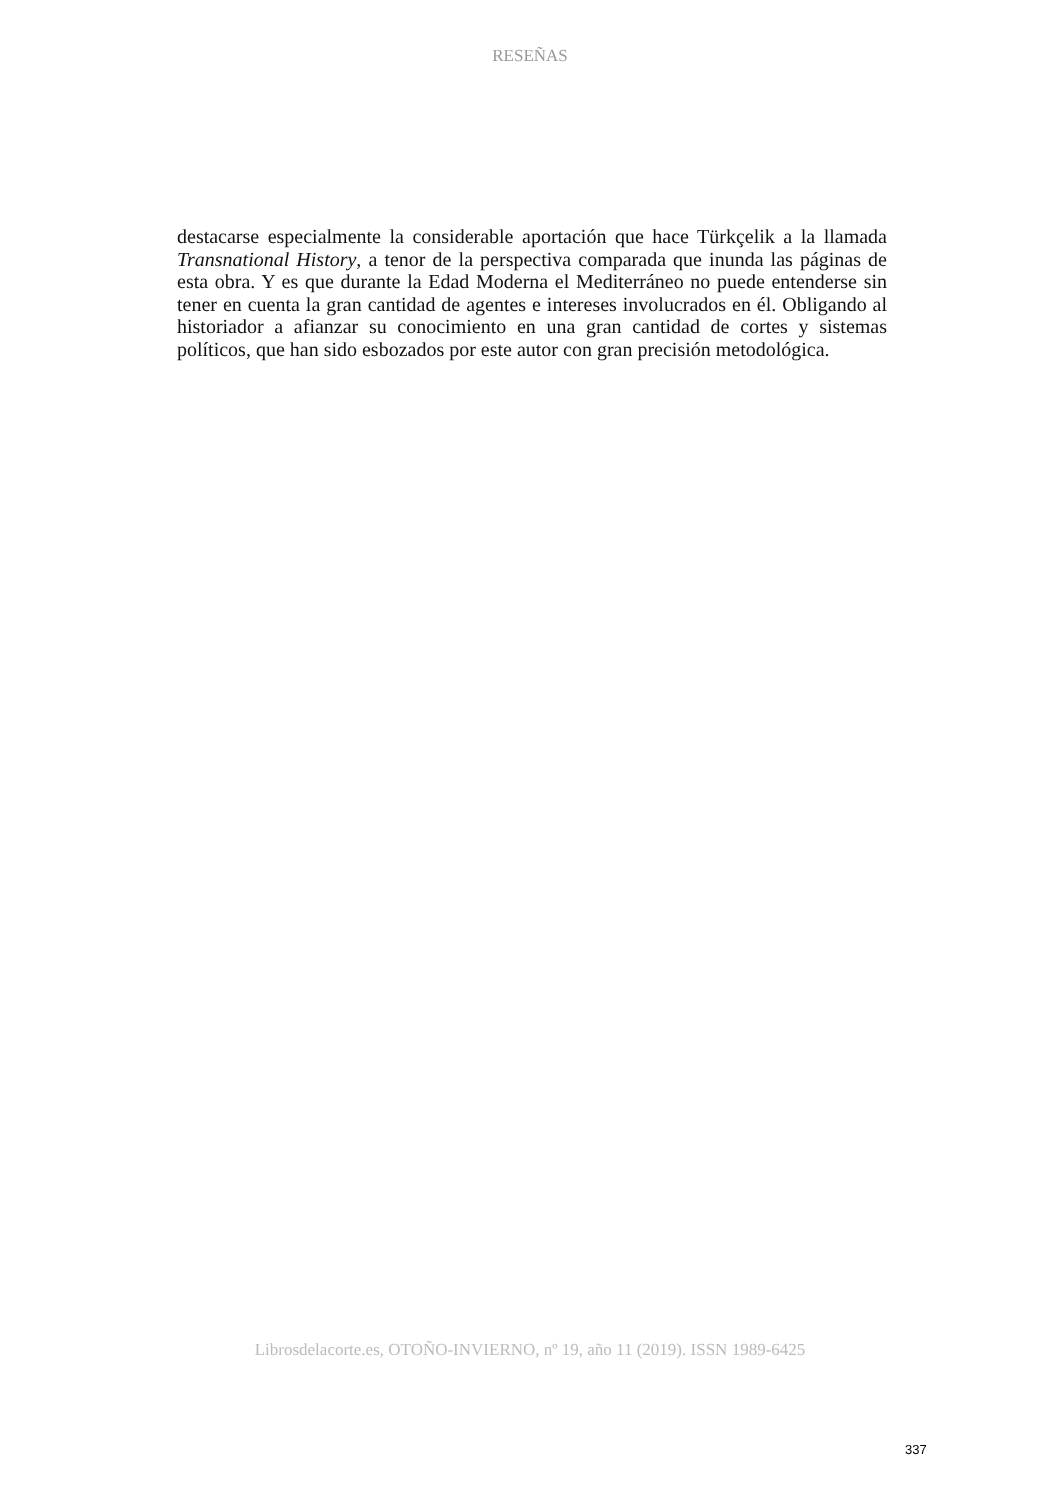RESEÑAS
destacarse especialmente la considerable aportación que hace Türkçelik a la llamada Transnational History, a tenor de la perspectiva comparada que inunda las páginas de esta obra. Y es que durante la Edad Moderna el Mediterráneo no puede entenderse sin tener en cuenta la gran cantidad de agentes e intereses involucrados en él. Obligando al historiador a afianzar su conocimiento en una gran cantidad de cortes y sistemas políticos, que han sido esbozados por este autor con gran precisión metodológica.
Librosdelacorte.es, OTOÑO-INVIERNO, nº 19, año 11 (2019). ISSN 1989-6425
337